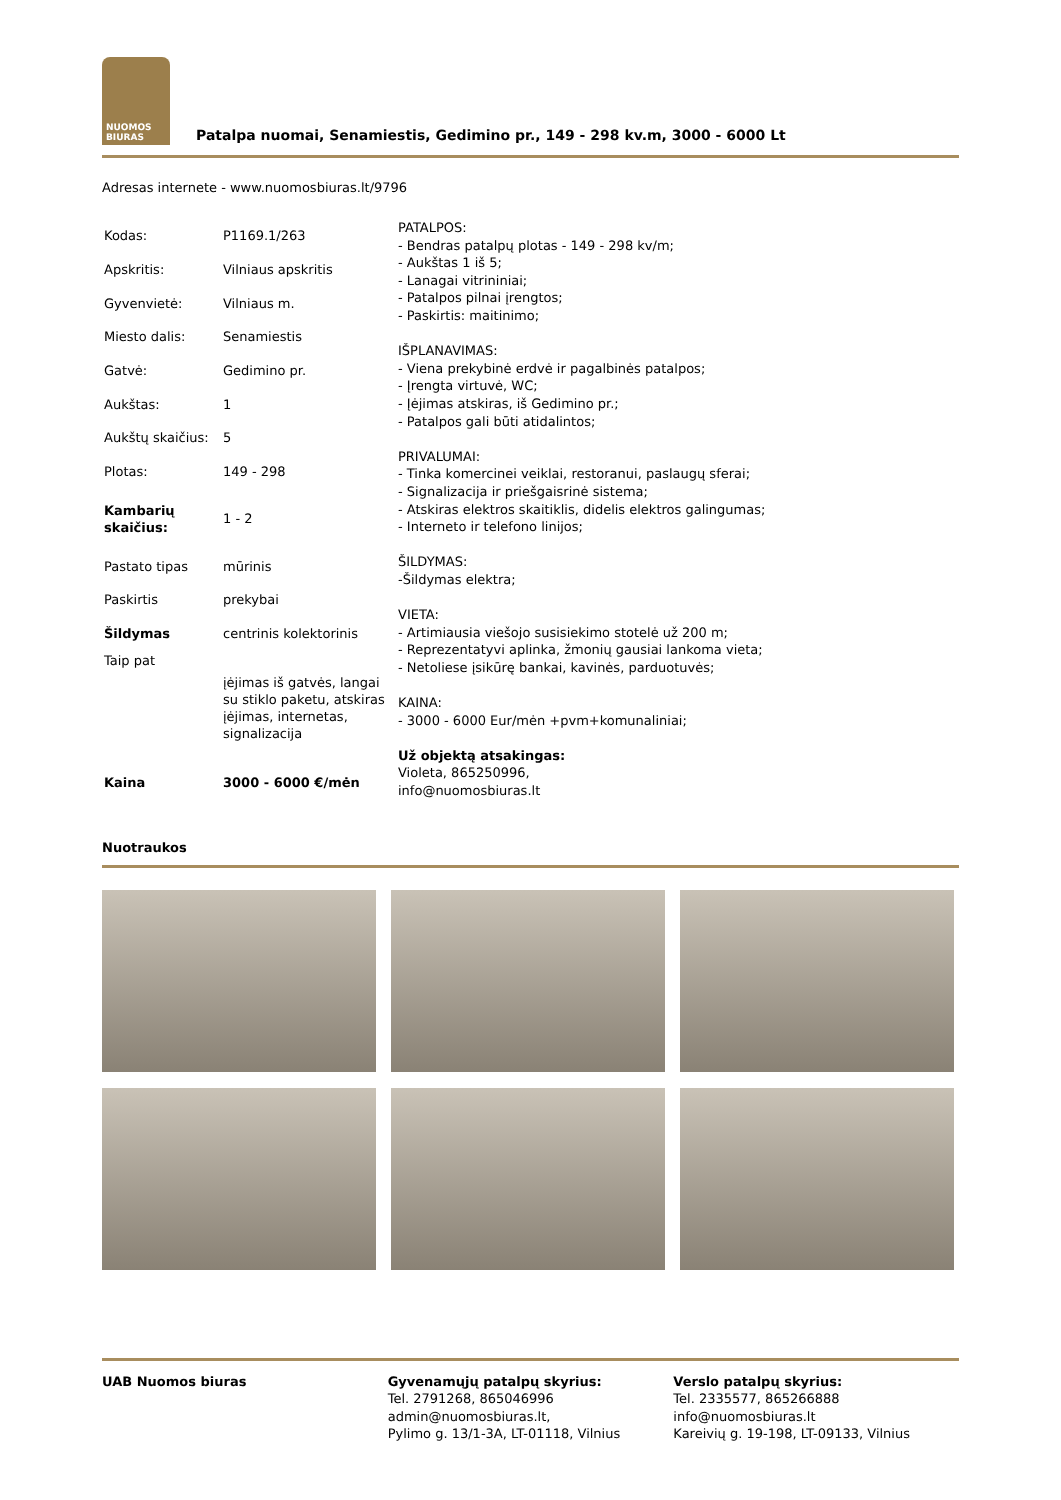NUOMOS
BIURAS
Patalpa nuomai, Senamiestis, Gedimino pr., 149 - 298 kv.m, 3000 - 6000 Lt
Adresas internete - www.nuomosbiuras.lt/9796
| Kodas: | P1169.1/263 |
| Apskritis: | Vilniaus apskritis |
| Gyvenvietė: | Vilniaus m. |
| Miesto dalis: | Senamiestis |
| Gatvė: | Gedimino pr. |
| Aukštas: | 1 |
| Aukštų skaičius: | 5 |
| Plotas: | 149 - 298 |
| Kambarių skaičius: | 1 - 2 |
| Pastato tipas | mūrinis |
| Paskirtis | prekybai |
| Šildymas | centrinis kolektorinis |
| Taip pat | įėjimas iš gatvės, langai su stiklo paketu, atskiras įėjimas, internetas, signalizacija |
| Kaina | 3000 - 6000 €/mėn |
PATALPOS:
- Bendras patalpų plotas - 149 - 298 kv/m;
- Aukštas 1 iš 5;
- Lanagai vitrininiai;
- Patalpos pilnai įrengtos;
- Paskirtis: maitinimo;
IŠPLANAVIMAS:
- Viena prekybinė erdvė ir pagalbinės patalpos;
- Įrengta virtuvė, WC;
- Įėjimas atskiras, iš Gedimino pr.;
- Patalpos gali būti atidalintos;
PRIVALUMAI:
- Tinka komercinei veiklai, restoranui, paslaugų sferai;
- Signalizacija ir priešgaisrinė sistema;
- Atskiras elektros skaitiklis, didelis elektros galingumas;
- Interneto ir telefono linijos;
ŠILDYMAS:
-Šildymas elektra;
VIETA:
- Artimiausia viešojo susisiekimo stotelė už 200 m;
- Reprezentatyvi aplinka, žmonių gausiai lankoma vieta;
- Netoliese įsikūrę bankai, kavinės, parduotuvės;
KAINA:
- 3000 - 6000 Eur/mėn +pvm+komunaliniai;
Už objektą atsakingas:
Violeta, 865250996,
info@nuomosbiuras.lt
Nuotraukos
UAB Nuomos biuras Gyvenamųjų patalpų skyrius:
Tel. 2791268, 865046996
admin@nuomosbiuras.lt,
Pylimo g. 13/1-3A, LT-01118, Vilnius
Verslo patalpų skyrius:
Tel. 2335577, 865266888
info@nuomosbiuras.lt
Kareivių g. 19-198, LT-09133, Vilnius